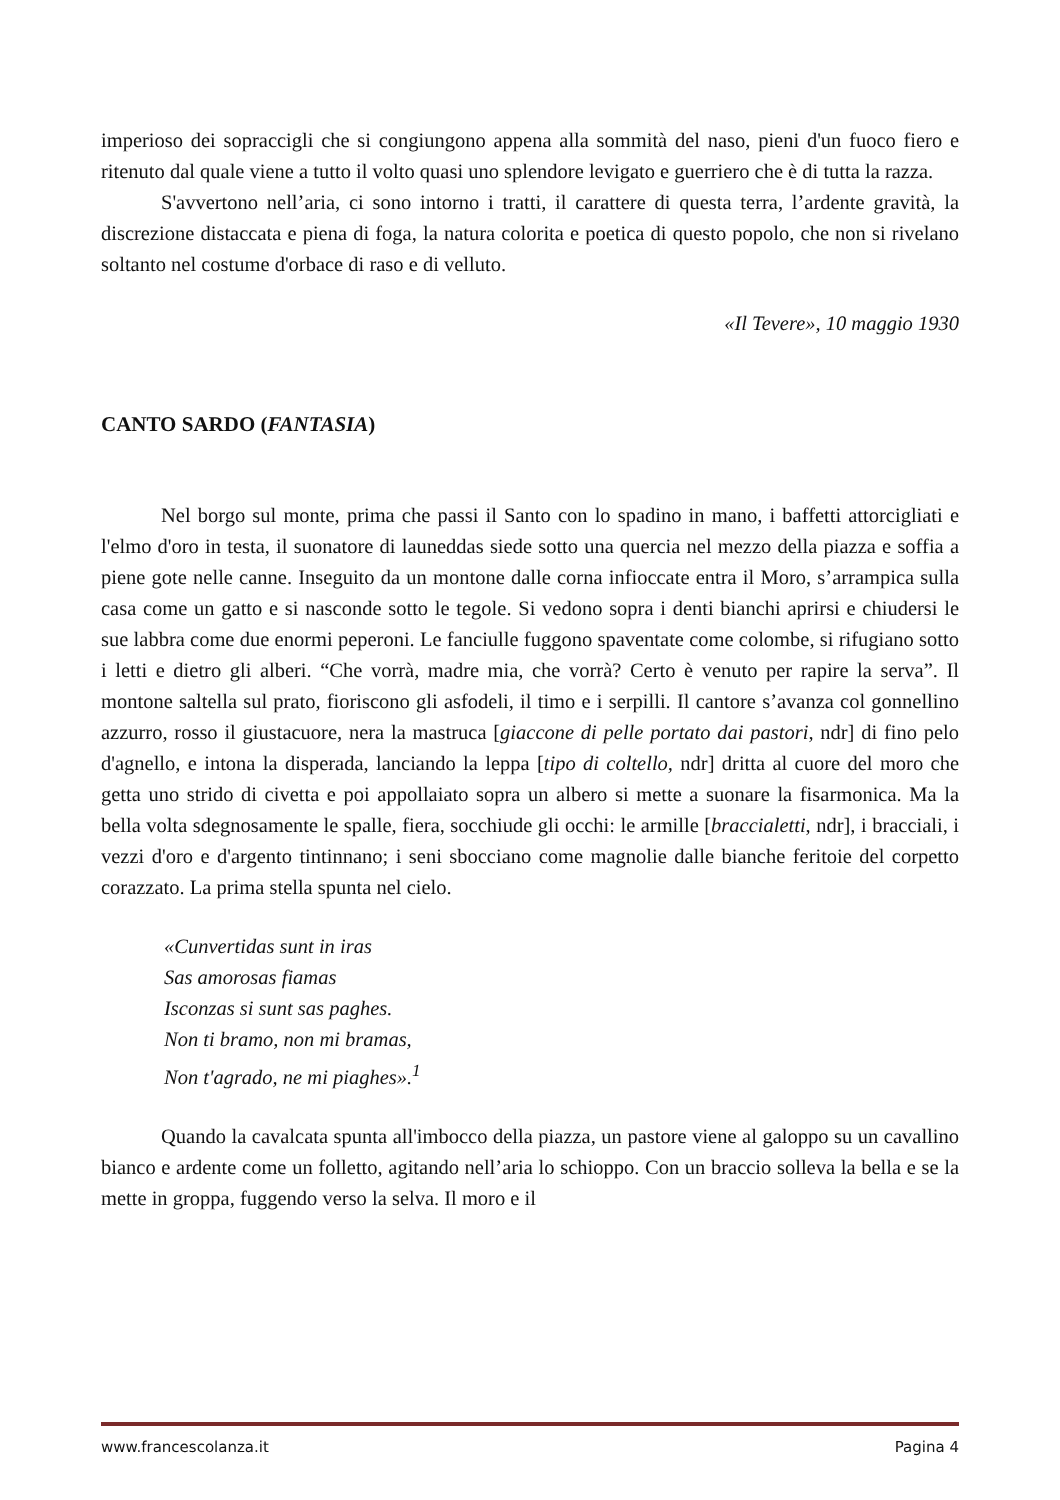imperioso dei sopraccigli che si congiungono appena alla sommità del naso, pieni d'un fuoco fiero e ritenuto dal quale viene a tutto il volto quasi uno splendore levigato e guerriero che è di tutta la razza.
S'avvertono nell’aria, ci sono intorno i tratti, il carattere di questa terra, l’ardente gravità, la discrezione distaccata e piena di foga, la natura colorita e poetica di questo popolo, che non si rivelano soltanto nel costume d'orbace di raso e di velluto.
«Il Tevere», 10 maggio 1930
CANTO SARDO (FANTASIA)
Nel borgo sul monte, prima che passi il Santo con lo spadino in mano, i baffetti attorcigliati e l'elmo d'oro in testa, il suonatore di launeddas siede sotto una quercia nel mezzo della piazza e soffia a piene gote nelle canne. Inseguito da un montone dalle corna infioccate entra il Moro, s’arrampica sulla casa come un gatto e si nasconde sotto le tegole. Si vedono sopra i denti bianchi aprirsi e chiudersi le sue labbra come due enormi peperoni. Le fanciulle fuggono spaventate come colombe, si rifugiano sotto i letti e dietro gli alberi. “Che vorrà, madre mia, che vorrà? Certo è venuto per rapire la serva”. Il montone saltella sul prato, fioriscono gli asfodeli, il timo e i serpilli. Il cantore s’avanza col gonnellino azzurro, rosso il giustacuore, nera la mastruca [giaccone di pelle portato dai pastori, ndr] di fino pelo d'agnello, e intona la disperada, lanciando la leppa [tipo di coltello, ndr] dritta al cuore del moro che getta uno strido di civetta e poi appollaiato sopra un albero si mette a suonare la fisarmonica. Ma la bella volta sdegnosamente le spalle, fiera, socchiude gli occhi: le armille [braccialetti, ndr], i bracciali, i vezzi d'oro e d'argento tintinnano; i seni sbocciano come magnolie dalle bianche feritoie del corpetto corazzato. La prima stella spunta nel cielo.
«Cunvertidas sunt in iras
Sas amorosas fiamas
Isconzas si sunt sas paghes.
Non ti bramo, non mi bramas,
Non t'agrado, ne mi piaghes».<sup>1</sup>
Quando la cavalcata spunta all'imbocco della piazza, un pastore viene al galoppo su un cavallino bianco e ardente come un folletto, agitando nell’aria lo schioppo. Con un braccio solleva la bella e se la mette in groppa, fuggendo verso la selva. Il moro e il
www.francescolanza.it Pagina 4